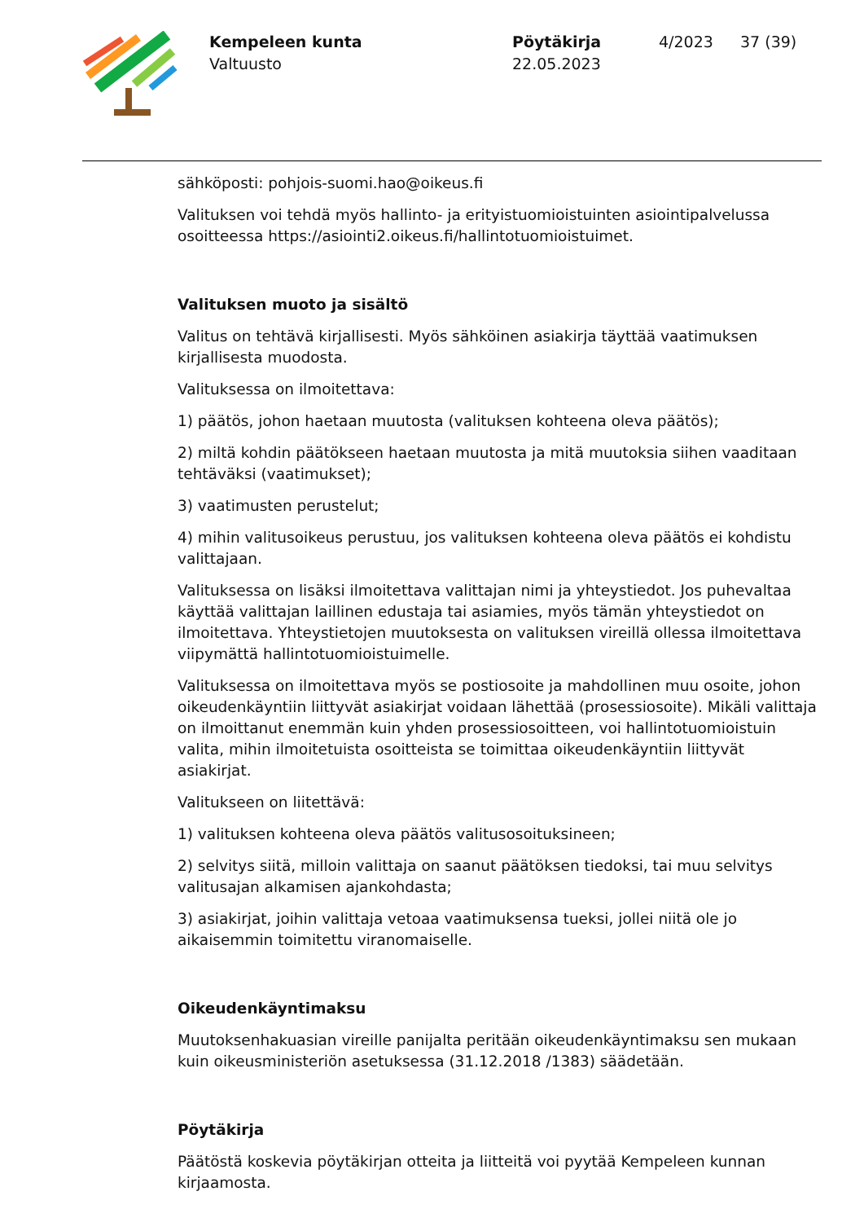Kempeleen kunta
Valtuusto
Pöytäkirja
22.05.2023
4/2023 37 (39)
sähköposti: pohjois-suomi.hao@oikeus.fi
Valituksen voi tehdä myös hallinto- ja erityistuomioistuinten asiointipalvelussa osoitteessa https://asiointi2.oikeus.fi/hallintotuomioistuimet.
Valituksen muoto ja sisältö
Valitus on tehtävä kirjallisesti. Myös sähköinen asiakirja täyttää vaatimuksen kirjallisesta muodosta.
Valituksessa on ilmoitettava:
1) päätös, johon haetaan muutosta (valituksen kohteena oleva päätös);
2) miltä kohdin päätökseen haetaan muutosta ja mitä muutoksia siihen vaaditaan tehtäväksi (vaatimukset);
3) vaatimusten perustelut;
4) mihin valitusoikeus perustuu, jos valituksen kohteena oleva päätös ei kohdistu valittajaan.
Valituksessa on lisäksi ilmoitettava valittajan nimi ja yhteystiedot. Jos puhevaltaa käyttää valittajan laillinen edustaja tai asiamies, myös tämän yhteystiedot on ilmoitettava. Yhteystietojen muutoksesta on valituksen vireillä ollessa ilmoitettava viipymättä hallintotuomioistuimelle.
Valituksessa on ilmoitettava myös se postiosoite ja mahdollinen muu osoite, johon oikeudenkäyntiin liittyvät asiakirjat voidaan lähettää (prosessiosoite). Mikäli valittaja on ilmoittanut enemmän kuin yhden prosessiosoitteen, voi hallintotuomioistuin valita, mihin ilmoitetuista osoitteista se toimittaa oikeudenkäyntiin liittyvät asiakirjat.
Valitukseen on liitettävä:
1) valituksen kohteena oleva päätös valitusosoituksineen;
2) selvitys siitä, milloin valittaja on saanut päätöksen tiedoksi, tai muu selvitys valitusajan alkamisen ajankohdasta;
3) asiakirjat, joihin valittaja vetoaa vaatimuksensa tueksi, jollei niitä ole jo aikaisemmin toimitettu viranomaiselle.
Oikeudenkäyntimaksu
Muutoksenhakuasian vireille panijalta peritään oikeudenkäyntimaksu sen mukaan kuin oikeusministeriön asetuksessa (31.12.2018 /1383) säädetään.
Pöytäkirja
Päätöstä koskevia pöytäkirjan otteita ja liitteitä voi pyytää Kempeleen kunnan kirjaamosta.